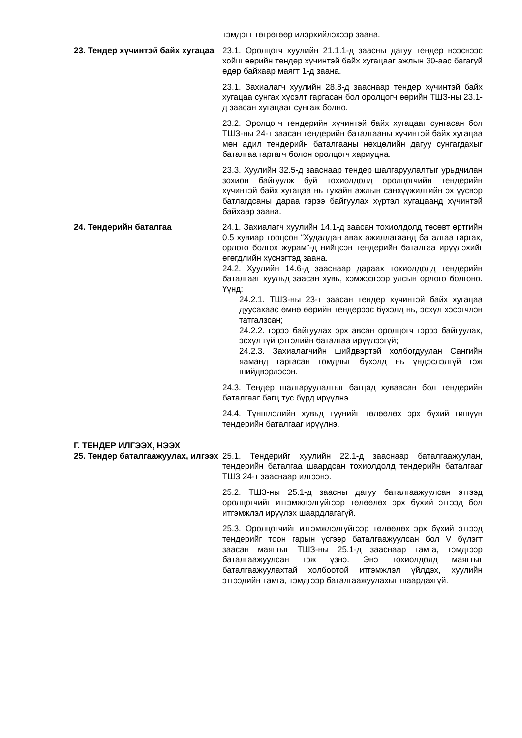тэмдэгт төгрөгөөр илэрхийлэхээр заана.
23. Тендер хүчинтэй байх хугацаа
23.1. Оролцогч хуулийн 21.1.1-д заасны дагуу тендер нээснээс хойш өөрийн тендер хүчинтэй байх хугацааг ажлын 30-аас багагүй өдөр байхаар маягт 1-д заана.
23.1. Захиалагч хуулийн 28.8-д зааснаар тендер хүчинтэй байх хугацаа сунгах хүсэлт гаргасан бол оролцогч өөрийн ТШЗ-ны 23.1-д заасан хугацааг сунгаж болно.
23.2. Оролцогч тендерийн хүчинтэй байх хугацааг сунгасан бол ТШЗ-ны 24-т заасан тендерийн баталгааны хүчинтэй байх хугацаа мөн адил тендерийн баталгааны нөхцөлийн дагуу сунгагдахыг баталгаа гаргагч болон оролцогч хариуцна.
23.3. Хуулийн 32.5-д зааснаар тендер шалгаруулалтыг урьдчилан зохион байгуулж буй тохиолдолд оролцогчийн тендерийн хүчинтэй байх хугацаа нь тухайн ажлын санхүүжилтийн эх үүсвэр батлагдсаны дараа гэрээ байгуулах хүртэл хугацаанд хүчинтэй байхаар заана.
24. Тендерийн баталгаа 24.1. Захиалагч хуулийн 14.1-д заасан тохиолдолд төсөвт өртгийн 0.5 хувиар тооцсон “Худалдан авах ажиллагаанд баталгаа гаргах, орлого болгох журам”-д нийцсэн тендерийн баталгаа ирүүлэхийг өгөгдлийн хүснэгтэд заана.
24.2. Хуулийн 14.6-д зааснаар дараах тохиолдолд тендерийн баталгааг хуульд заасан хувь, хэмжээгээр улсын орлого болгоно. Үүнд:
24.2.1. ТШЗ-ны 23-т заасан тендер хүчинтэй байх хугацаа дуусахаас өмнө өөрийн тендерээс бүхэлд нь, эсхүл хэсэгчлэн татгалзсан;
24.2.2. гэрээ байгуулах эрх авсан оролцогч гэрээ байгуулах, эсхүл гүйцэтгэлийн баталгаа ирүүлээгүй;
24.2.3. Захиалагчийн шийдвэртэй холбогдуулан Сангийн яаманд гаргасан гомдлыг бүхэлд нь үндэслэлгүй гэж шийдвэрлэсэн.
24.3. Тендер шалгаруулалтыг багцад хуваасан бол тендерийн баталгааг багц тус бүрд ирүүлнэ.
24.4. Түншлэлийн хувьд түүнийг төлөөлөх эрх бүхий гишүүн тендерийн баталгааг ирүүлнэ.
Г. ТЕНДЕР ИЛГЭЭХ, НЭЭХ
25. Тендер баталгаажуулах, илгээх
25.1. Тендерийг хуулийн 22.1-д зааснаар баталгаажуулан, тендерийн баталгаа шаардсан тохиолдолд тендерийн баталгааг ТШЗ 24-т зааснаар илгээнэ.
25.2. ТШЗ-ны 25.1-д заасны дагуу баталгаажуулсан этгээд оролцогчийг итгэмжлэлгүйгээр төлөөлөх эрх бүхий этгээд бол итгэмжлэл ирүүлэх шаардлагагүй.
25.3. Оролцогчийг итгэмжлэлгүйгээр төлөөлөх эрх бүхий этгээд тендерийг тоон гарын үсгээр баталгаажуулсан бол V бүлэгт заасан маягтыг ТШЗ-ны 25.1-д зааснаар тамга, тэмдгээр баталгаажуулсан гэж үзнэ. Энэ тохиолдолд маягтыг баталгаажуулахтай холбоотой итгэмжлэл үйлдэх, хуулийн этгээдийн тамга, тэмдгээр баталгаажуулахыг шаардахгүй.